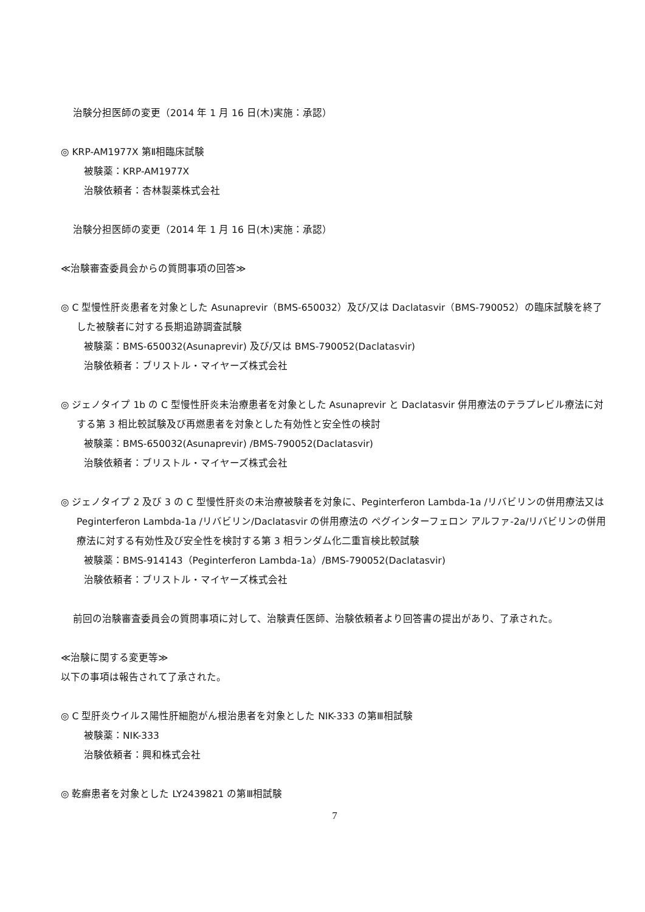治験分担医師の変更（2014 年 1 月 16 日(木)実施：承認）
◎ KRP-AM1977X 第Ⅱ相臨床試験
被験薬：KRP-AM1977X
治験依頼者：杏林製薬株式会社
治験分担医師の変更（2014 年 1 月 16 日(木)実施：承認）
≪治験審査委員会からの質問事項の回答≫
◎ C 型慢性肝炎患者を対象とした Asunaprevir（BMS-650032）及び/又は Daclatasvir（BMS-790052）の臨床試験を終了した被験者に対する長期追跡調査試験
被験薬：BMS-650032(Asunaprevir) 及び/又は BMS-790052(Daclatasvir)
治験依頼者：ブリストル・マイヤーズ株式会社
◎ ジェノタイプ 1b の C 型慢性肝炎未治療患者を対象とした Asunaprevir と Daclatasvir 併用療法のテラプレビル療法に対する第 3 相比較試験及び再燃患者を対象とした有効性と安全性の検討
被験薬：BMS-650032(Asunaprevir) /BMS-790052(Daclatasvir)
治験依頼者：ブリストル・マイヤーズ株式会社
◎ ジェノタイプ 2 及び 3 の C 型慢性肝炎の未治療被験者を対象に、Peginterferon Lambda-1a /リバビリンの併用療法又は Peginterferon Lambda-1a /リバビリン/Daclatasvir の併用療法の ペグインターフェロン アルファ-2a/リバビリンの併用療法に対する有効性及び安全性を検討する第 3 相ランダム化二重盲検比較試験
被験薬：BMS-914143（Peginterferon Lambda-1a）/BMS-790052(Daclatasvir)
治験依頼者：ブリストル・マイヤーズ株式会社
前回の治験審査委員会の質問事項に対して、治験責任医師、治験依頼者より回答書の提出があり、了承された。
≪治験に関する変更等≫
以下の事項は報告されて了承された。
◎ C 型肝炎ウイルス陽性肝細胞がん根治患者を対象とした NIK-333 の第Ⅲ相試験
被験薬：NIK-333
治験依頼者：興和株式会社
◎ 乾癬患者を対象とした LY2439821 の第Ⅲ相試験
7